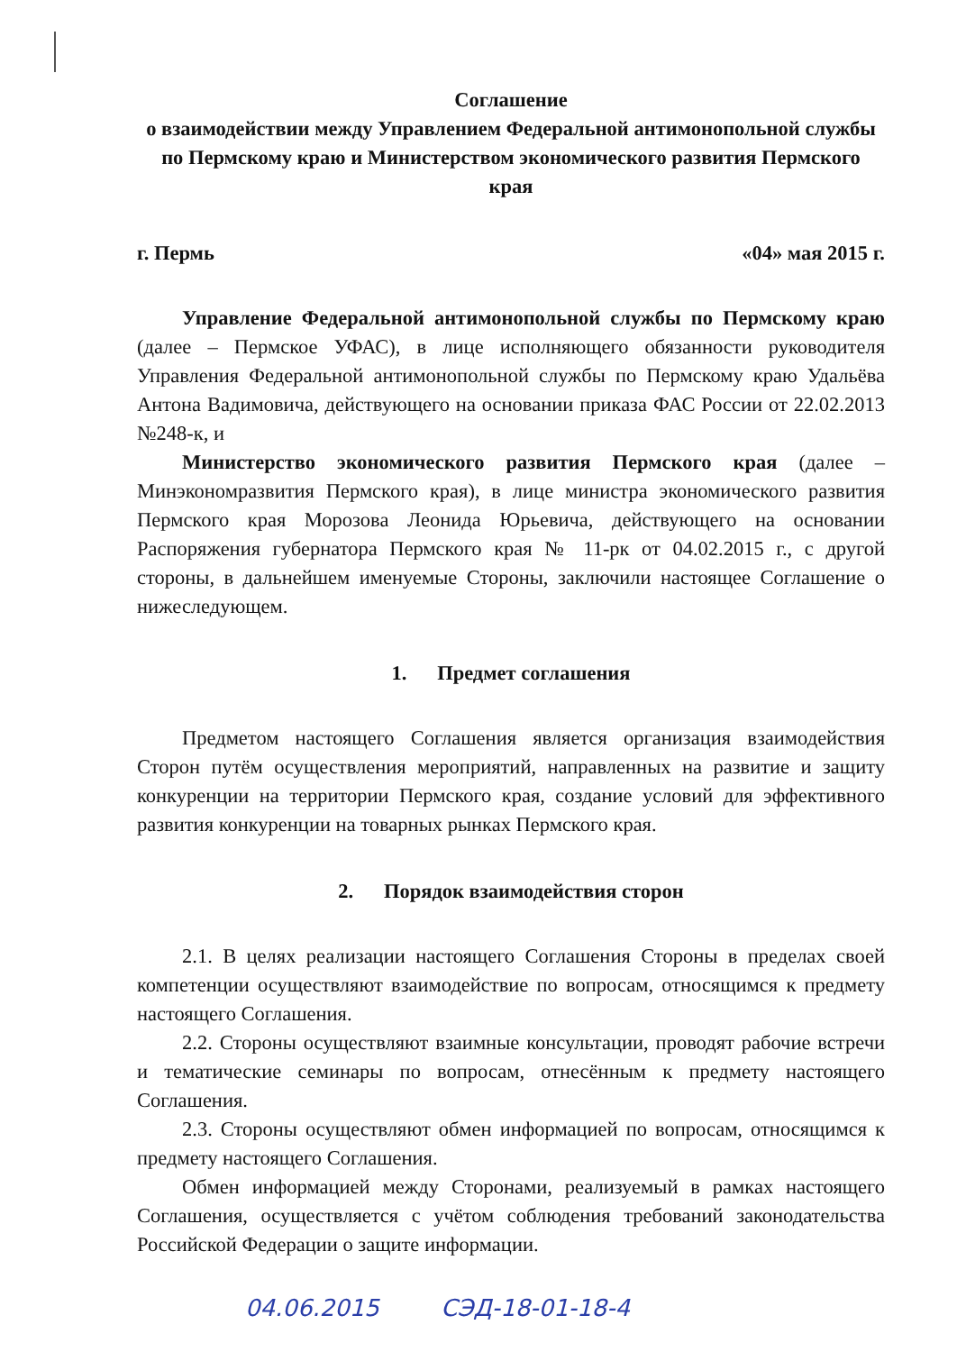Соглашение
о взаимодействии между Управлением Федеральной антимонопольной службы по Пермскому краю и Министерством экономического развития Пермского края
г. Пермь «04» мая 2015 г.
Управление Федеральной антимонопольной службы по Пермскому краю (далее – Пермское УФАС), в лице исполняющего обязанности руководителя Управления Федеральной антимонопольной службы по Пермскому краю Удальёва Антона Вадимовича, действующего на основании приказа ФАС России от 22.02.2013 №248-к, и
Министерство экономического развития Пермского края (далее – Минэкономразвития Пермского края), в лице министра экономического развития Пермского края Морозова Леонида Юрьевича, действующего на основании Распоряжения губернатора Пермского края № 11-рк от 04.02.2015 г., с другой стороны, в дальнейшем именуемые Стороны, заключили настоящее Соглашение о нижеследующем.
1. Предмет соглашения
Предметом настоящего Соглашения является организация взаимодействия Сторон путём осуществления мероприятий, направленных на развитие и защиту конкуренции на территории Пермского края, создание условий для эффективного развития конкуренции на товарных рынках Пермского края.
2. Порядок взаимодействия сторон
2.1. В целях реализации настоящего Соглашения Стороны в пределах своей компетенции осуществляют взаимодействие по вопросам, относящимся к предмету настоящего Соглашения.
2.2. Стороны осуществляют взаимные консультации, проводят рабочие встречи и тематические семинары по вопросам, отнесённым к предмету настоящего Соглашения.
2.3. Стороны осуществляют обмен информацией по вопросам, относящимся к предмету настоящего Соглашения.
Обмен информацией между Сторонами, реализуемый в рамках настоящего Соглашения, осуществляется с учётом соблюдения требований законодательства Российской Федерации о защите информации.
04.06.2015 СЭД-18-01-18-4